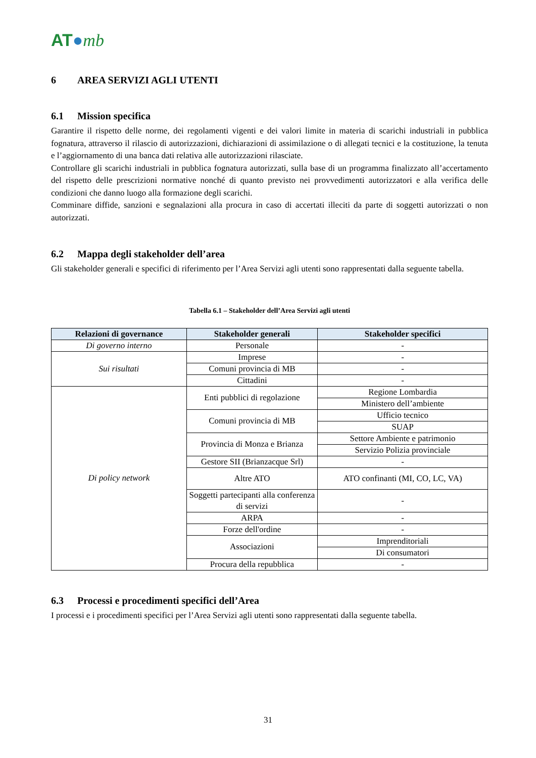AT●mb
6 AREA SERVIZI AGLI UTENTI
6.1 Mission specifica
Garantire il rispetto delle norme, dei regolamenti vigenti e dei valori limite in materia di scarichi industriali in pubblica fognatura, attraverso il rilascio di autorizzazioni, dichiarazioni di assimilazione o di allegati tecnici e la costituzione, la tenuta e l’aggiornamento di una banca dati relativa alle autorizzazioni rilasciate.
Controllare gli scarichi industriali in pubblica fognatura autorizzati, sulla base di un programma finalizzato all’accertamento del rispetto delle prescrizioni normative nonché di quanto previsto nei provvedimenti autorizzatori e alla verifica delle condizioni che danno luogo alla formazione degli scarichi.
Comminare diffide, sanzioni e segnalazioni alla procura in caso di accertati illeciti da parte di soggetti autorizzati o non autorizzati.
6.2 Mappa degli stakeholder dell’area
Gli stakeholder generali e specifici di riferimento per l’Area Servizi agli utenti sono rappresentati dalla seguente tabella.
Tabella 6.1 – Stakeholder dell’Area Servizi agli utenti
| Relazioni di governance | Stakeholder generali | Stakeholder specifici |
| --- | --- | --- |
| Di governo interno | Personale | - |
| Sui risultati | Imprese | - |
| | Comuni provincia di MB | - |
| | Cittadini | - |
| Di policy network | Enti pubblici di regolazione | Regione Lombardia |
| | | Ministero dell’ambiente |
| | Comuni provincia di MB | Ufficio tecnico |
| | | SUAP |
| | Provincia di Monza e Brianza | Settore Ambiente e patrimonio |
| | | Servizio Polizia provinciale |
| | Gestore SII (Brianzacque Srl) | - |
| | Altre ATO | ATO confinanti (MI, CO, LC, VA) |
| | Soggetti partecipanti alla conferenza di servizi | - |
| | ARPA | - |
| | Forze dell'ordine | - |
| | Associazioni | Imprenditoriali |
| | | Di consumatori |
| | Procura della repubblica | - |
6.3 Processi e procedimenti specifici dell’Area
I processi e i procedimenti specifici per l’Area Servizi agli utenti sono rappresentati dalla seguente tabella.
31